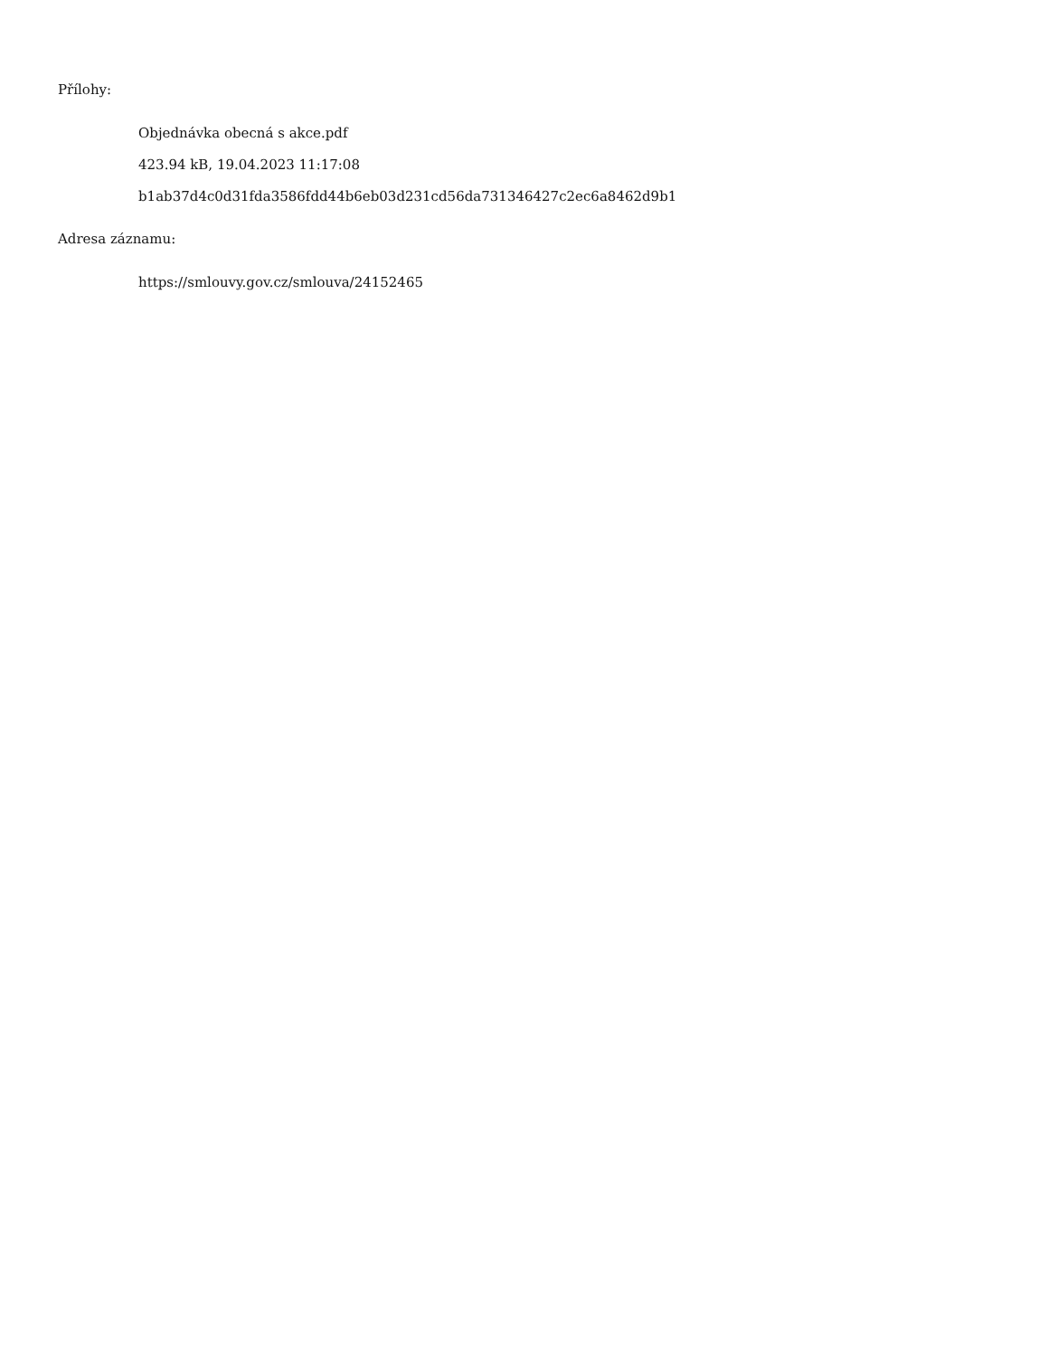Přílohy:
Objednávka obecná s akce.pdf
423.94 kB, 19.04.2023 11:17:08
b1ab37d4c0d31fda3586fdd44b6eb03d231cd56da731346427c2ec6a8462d9b1
Adresa záznamu:
https://smlouvy.gov.cz/smlouva/24152465